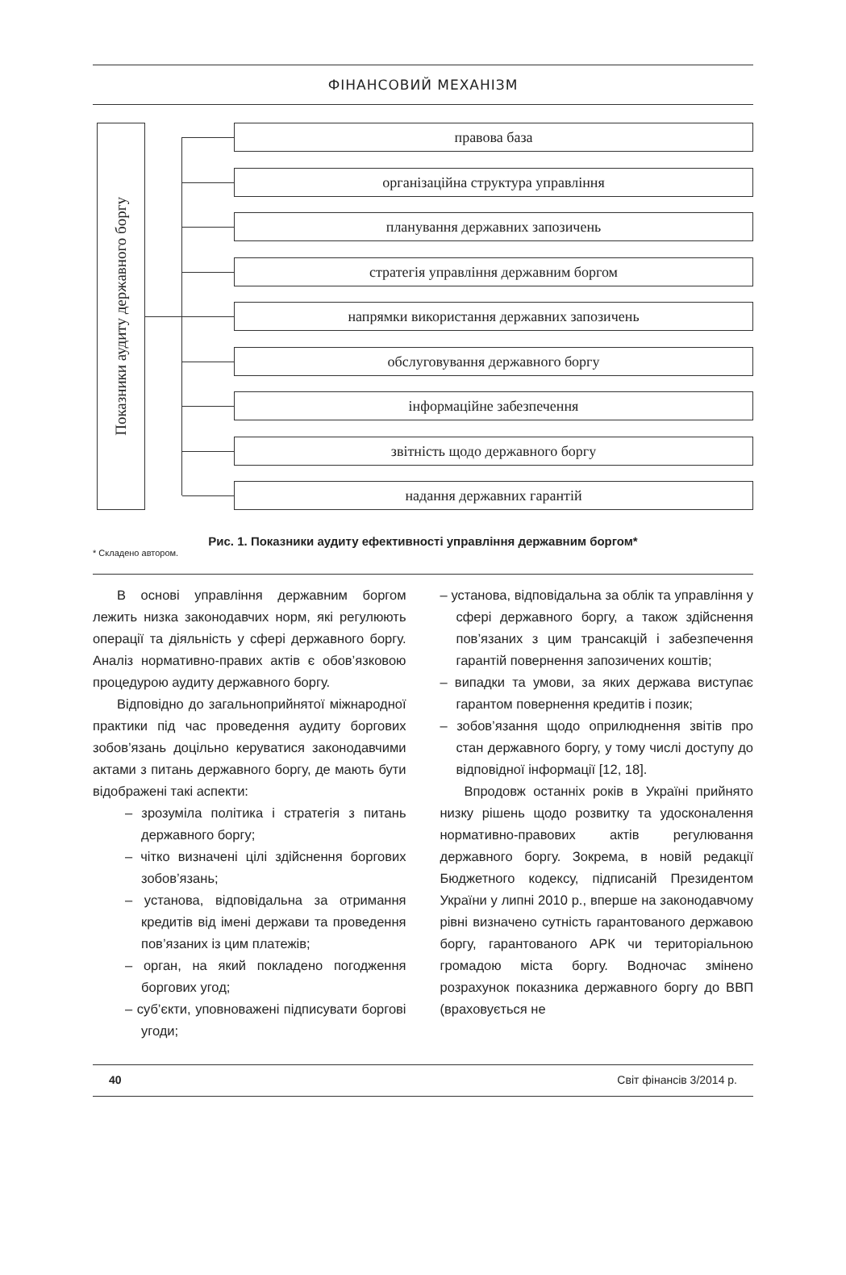ФІНАНСОВИЙ МЕХАНІЗМ
Показники аудиту державного боргу
правова база
організаційна структура управління
планування державних запозичень
стратегія управління державним боргом
напрямки використання державних запозичень
обслуговування державного боргу
інформаційне забезпечення
звітність щодо державного боргу
надання державних гарантій
Рис. 1. Показники аудиту ефективності управління державним боргом*
* Складено автором.
В основі управління державним боргом лежить низка законодавчих норм, які регулюють операції та діяльність у сфері державного боргу. Аналіз нормативно-правих актів є обов’язковою процедурою аудиту державного боргу.
Відповідно до загальноприйнятої міжнародної практики під час проведення аудиту боргових зобов’язань доцільно керуватися законодавчими актами з питань державного боргу, де мають бути відображені такі аспекти:
– зрозуміла політика і стратегія з питань державного боргу;
– чітко визначені цілі здійснення боргових зобов’язань;
– установа, відповідальна за отримання кредитів від імені держави та проведення пов’язаних із цим платежів;
– орган, на який покладено погодження боргових угод;
– суб’єкти, уповноважені підписувати боргові угоди;
– установа, відповідальна за облік та управління у сфері державного боргу, а також здійснення пов’язаних з цим трансакцій і забезпечення гарантій повернення запозичених коштів;
– випадки та умови, за яких держава виступає гарантом повернення кредитів і позик;
– зобов’язання щодо оприлюднення звітів про стан державного боргу, у тому числі доступу до відповідної інформації [12, 18].
Впродовж останніх років в Україні прийнято низку рішень щодо розвитку та удосконалення нормативно-правових актів регулювання державного боргу. Зокрема, в новій редакції Бюджетного кодексу, підписаній Президентом України у липні 2010 р., вперше на законодавчому рівні визначено сутність гарантованого державою боргу, гарантованого АРК чи територіальною громадою міста боргу. Водночас змінено розрахунок показника державного боргу до ВВП (враховується не
40 Світ фінансів 3/2014 р.